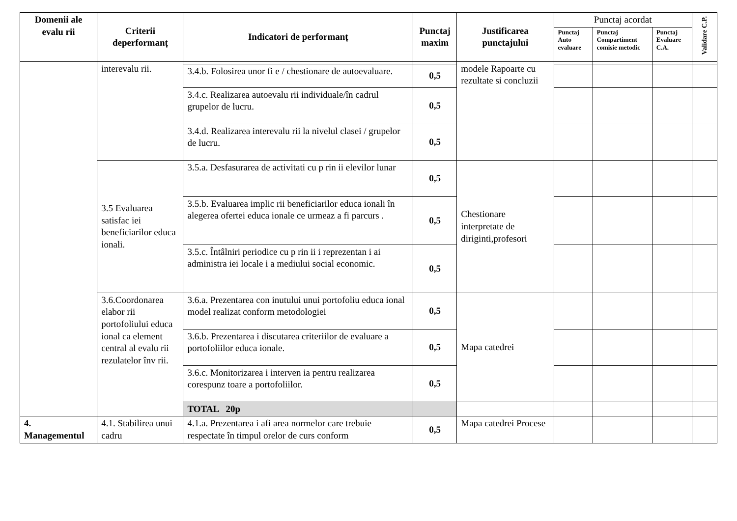| Domenii ale evalu rii | Criterii deperformanț | Indicatori de performanț | Punctaj maxim | Justificarea punctajului | Punctaj acordat | | | Validare C.P. |
| --- | --- | --- | --- | --- | --- | --- | --- | --- |
| | | | | | Punctaj Auto evaluare | Punctaj Compartiment comisie metodic | Punctaj Evaluare C.A. | |
| | interevalu rii. | | | modele Rapoarte cu rezultate si concluzii | | | | |
| | | 3.4.b. Folosirea unor fi e / chestionare de autoevaluare. | 0,5 | | | | | |
| | | 3.4.c. Realizarea autoevalu rii individuale/în cadrul grupelor de lucru. | 0,5 | | | | | |
| | | 3.4.d. Realizarea interevalu rii la nivelul clasei / grupelor de lucru. | 0,5 | | | | | |
| | 3.5 Evaluarea satisfac iei beneficiarilor educa ionali. | 3.5.a. Desfasurarea de activitati cu p rin ii elevilor lunar | 0,5 | Chestionare interpretate de diriginti,profesori | | | | |
| | | 3.5.b. Evaluarea implic rii beneficiarilor educa ionali în alegerea ofertei educa ionale ce urmeaz a fi parcurs . | 0,5 | | | | | |
| | | 3.5.c. Întâlniri periodice cu p rin ii i reprezentan i ai administra iei locale i a mediului social economic. | 0,5 | | | | | |
| | 3.6.Coordonarea elabor rii portofoliului educa ional ca element central al evalu rii rezulatelor înv rii. | 3.6.a. Prezentarea con inutului unui portofoliu educa ional model realizat conform metodologiei | 0,5 | Mapa catedrei | | | | |
| | | 3.6.b. Prezentarea i discutarea criteriilor de evaluare a portofoliilor educa ionale. | 0,5 | | | | | |
| | | 3.6.c. Monitorizarea i interven ia pentru realizarea corespunz toare a portofoliilor. | 0,5 | | | | | |
| | | TOTAL 20p | | | | | | |
| 4. Managementul | 4.1. Stabilirea unui cadru | 4.1.a. Prezentarea i afi area normelor care trebuie respectate în timpul orelor de curs conform | 0,5 | Mapa catedrei Procese | | | | |